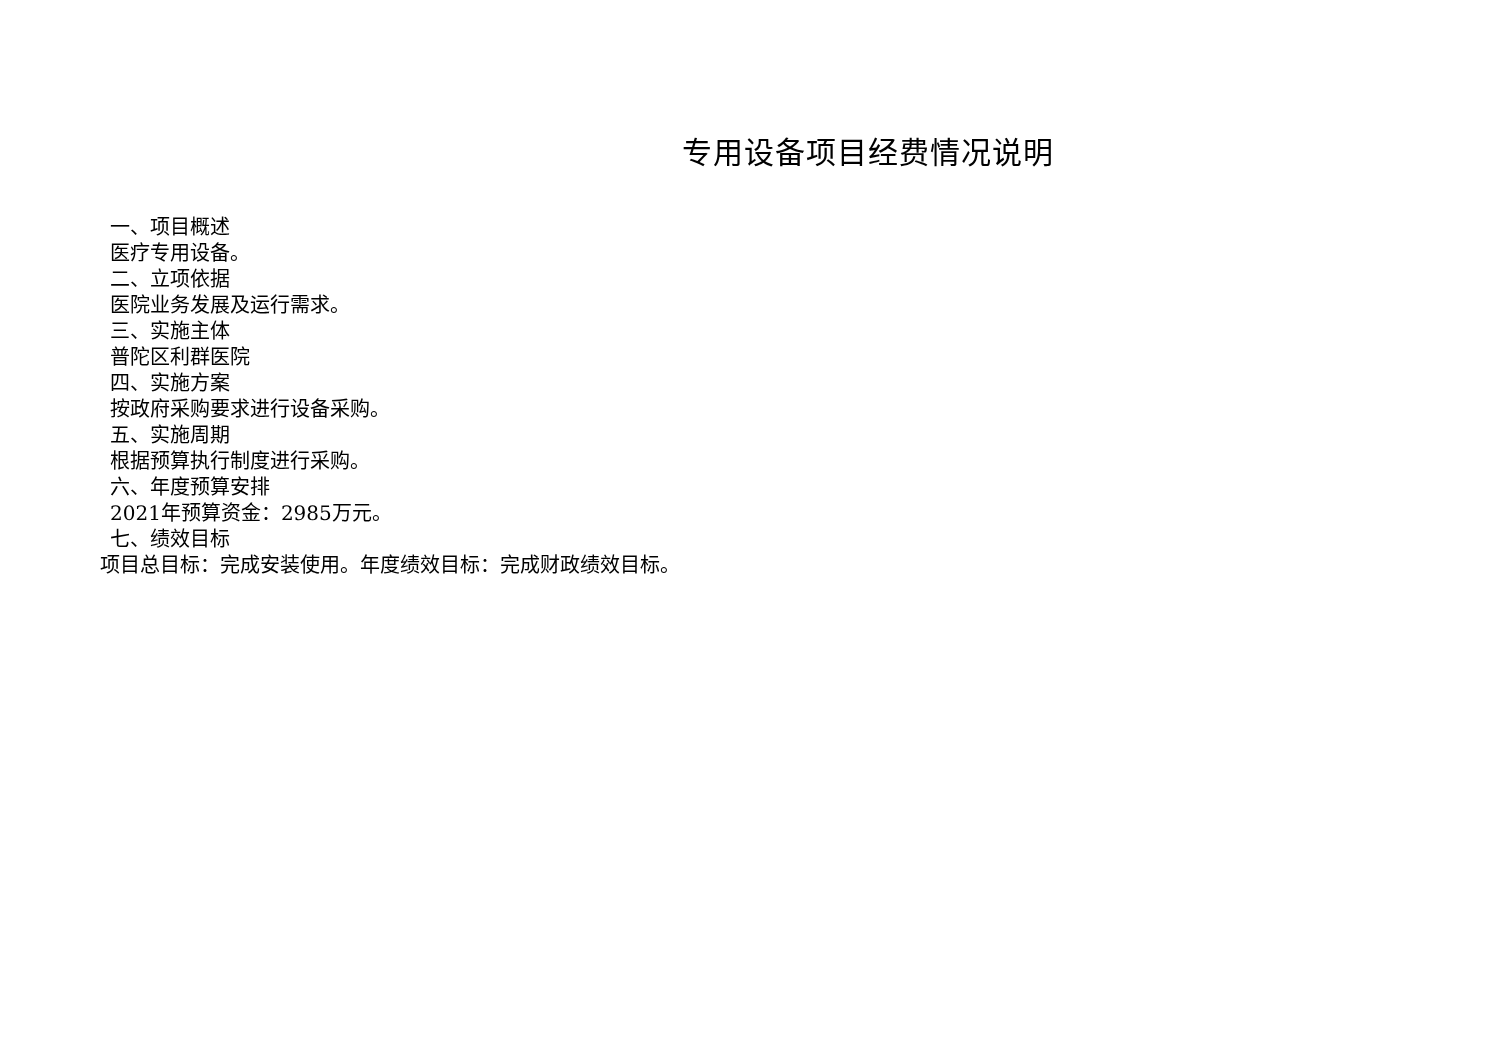专用设备项目经费情况说明
一、项目概述
医疗专用设备。
二、立项依据
医院业务发展及运行需求。
三、实施主体
普陀区利群医院
四、实施方案
按政府采购要求进行设备采购。
五、实施周期
根据预算执行制度进行采购。
六、年度预算安排
2021年预算资金：2985万元。
七、绩效目标
项目总目标：完成安装使用。年度绩效目标：完成财政绩效目标。